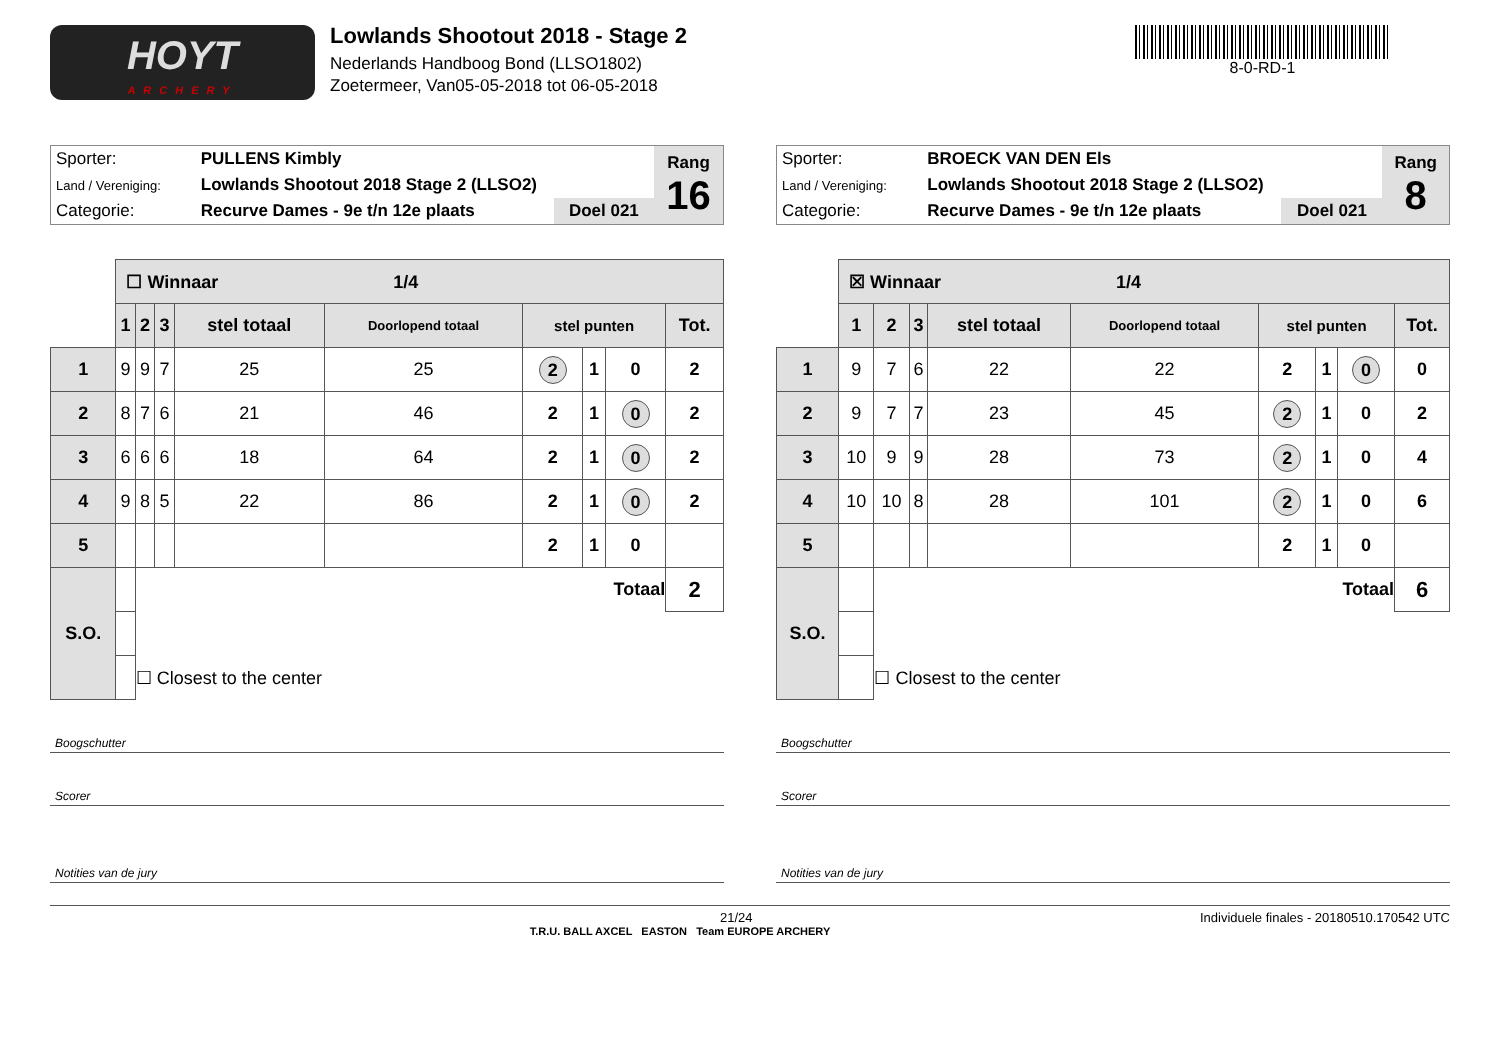HOYT
ARCHERY
Lowlands Shootout 2018 - Stage 2
Nederlands Handboog Bond (LLSO1802)
Zoetermeer, Van05-05-2018 tot 06-05-2018
8-0-RD-1
| Sporter: | PULLENS Kimbly | | Rang 16 |
| Land / Vereniging: | Lowlands Shootout 2018 Stage 2 (LLSO2) | | |
| Categorie: | Recurve Dames - 9e t/n 12e plaats | Doel 021 | |
| | ☐ Winnaar 1/4 | | | | | | | | |
| | 1 | 2 | 3 | stel totaal | Doorlopend totaal | stel punten | | | Tot. |
| 1 | 9 | 9 | 7 | 25 | 25 | 2 | 1 | 0 | 2 |
| 2 | 8 | 7 | 6 | 21 | 46 | 2 | 1 | 0 | 2 |
| 3 | 6 | 6 | 6 | 18 | 64 | 2 | 1 | 0 | 2 |
| 4 | 9 | 8 | 5 | 22 | 86 | 2 | 1 | 0 | 2 |
| 5 | | | | | | 2 | 1 | 0 | |
| S.O. | | Totaal | | | | | | | 2 |
| | | ☐ Closest to the center | | | | | | | |
Boogschutter
Scorer
Notities van de jury
| Sporter: | BROECK VAN DEN Els | | Rang 8 |
| Land / Vereniging: | Lowlands Shootout 2018 Stage 2 (LLSO2) | | |
| Categorie: | Recurve Dames - 9e t/n 12e plaats | Doel 021 | |
| | ☒ Winnaar 1/4 | | | | | | | | |
| | 1 | 2 | 3 | stel totaal | Doorlopend totaal | stel punten | | | Tot. |
| 1 | 9 | 7 | 6 | 22 | 22 | 2 | 1 | 0 | 0 |
| 2 | 9 | 7 | 7 | 23 | 45 | 2 | 1 | 0 | 2 |
| 3 | 10 | 9 | 9 | 28 | 73 | 2 | 1 | 0 | 4 |
| 4 | 10 | 10 | 8 | 28 | 101 | 2 | 1 | 0 | 6 |
| 5 | | | | | | 2 | 1 | 0 | |
| S.O. | | Totaal | | | | | | | 6 |
| | | ☐ Closest to the center | | | | | | | |
Boogschutter
Scorer
Notities van de jury
21/24 Individuele finales - 20180510.170542 UTC
T.R.U. BALL AXCEL EASTON Team EUROPE ARCHERY